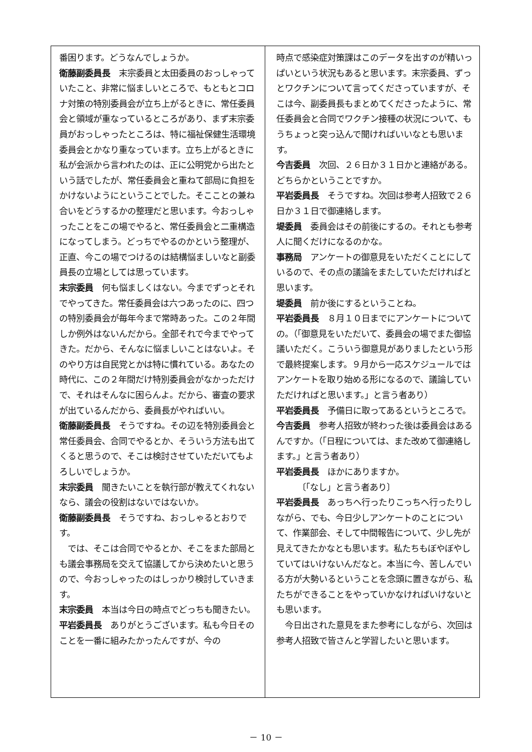番困ります。どうなんでしょうか。
衛藤副委員長　末宗委員と太田委員のおっしゃっていたこと、非常に悩ましいところで、もともとコロナ対策の特別委員会が立ち上がるときに、常任委員会と領域が重なっているところがあり、まず末宗委員がおっしゃったところは、特に福祉保健生活環境委員会とかなり重なっています。立ち上がるときに私が会派から言われたのは、正に公明党から出たという話でしたが、常任委員会と重ねて部局に負担をかけないようにということでした。そこことの兼ね合いをどうするかの整理だと思います。今おっしゃったことをこの場でやると、常任委員会と二重構造になってしまう。どっちでやるのかという整理が、正直、今この場でつけるのは結構悩ましいなと副委員長の立場としては思っています。
末宗委員　何も悩ましくはない。今までずっとそれでやってきた。常任委員会は六つあったのに、四つの特別委員会が毎年今まで常時あった。この２年間しか例外はないんだから。全部それで今までやってきた。だから、そんなに悩ましいことはないよ。そのやり方は自民党とかは特に慣れている。あなたの時代に、この２年間だけ特別委員会がなかっただけで、それはそんなに困らんよ。だから、審査の要求が出ているんだから、委員長がやればいい。
衛藤副委員長　そうですね。その辺を特別委員会と常任委員会、合同でやるとか、そういう方法も出てくると思うので、そこは検討させていただいてもよろしいでしょうか。
末宗委員　聞きたいことを執行部が教えてくれないなら、議会の役割はないではないか。
衛藤副委員長　そうですね、おっしゃるとおりです。
　では、そこは合同でやるとか、そこをまた部局とも議会事務局を交えて協議してから決めたいと思うので、今おっしゃったのはしっかり検討していきます。
末宗委員　本当は今日の時点でどっちも聞きたい。
平岩委員長　ありがとうございます。私も今日そのことを一番に組みたかったんですが、今の
時点で感染症対策課はこのデータを出すのが精いっぱいという状況もあると思います。末宗委員、ずっとワクチンについて言ってくださっていますが、そこは今、副委員長もまとめてくださったように、常任委員会と合同でワクチン接種の状況について、もうちょっと突っ込んで聞ければいいなとも思います。
今吉委員　次回、２６日か３１日かと連絡がある。どちらかということですか。
平岩委員長　そうですね。次回は参考人招致で２６日か３１日で御連絡します。
堤委員　委員会はその前後にするの。それとも参考人に聞くだけになるのかな。
事務局　アンケートの御意見をいただくことにしているので、その点の議論をまたしていただければと思います。
堤委員　前か後にするということね。
平岩委員長　８月１０日までにアンケートについての。（「御意見をいただいて、委員会の場でまた御協議いただく。こういう御意見がありましたという形で最終提案します。９月から一応スケジュールではアンケートを取り始める形になるので、議論していただければと思います。」と言う者あり）
平岩委員長　予備日に取ってあるというところで。
今吉委員　参考人招致が終わった後は委員会はあるんですか。（「日程については、また改めて御連絡します。」と言う者あり）
平岩委員長　ほかにありますか。
　　　〔「なし」と言う者あり〕
平岩委員長　あっちへ行ったりこっちへ行ったりしながら、でも、今日少しアンケートのことについて、作業部会、そして中間報告について、少し先が見えてきたかなとも思います。私たちもぼやぼやしていてはいけないんだなと。本当に今、苦しんでいる方が大勢いるということを念頭に置きながら、私たちができることをやっていかなければいけないとも思います。
　今日出された意見をまた参考にしながら、次回は参考人招致で皆さんと学習したいと思います。
－ 10 －